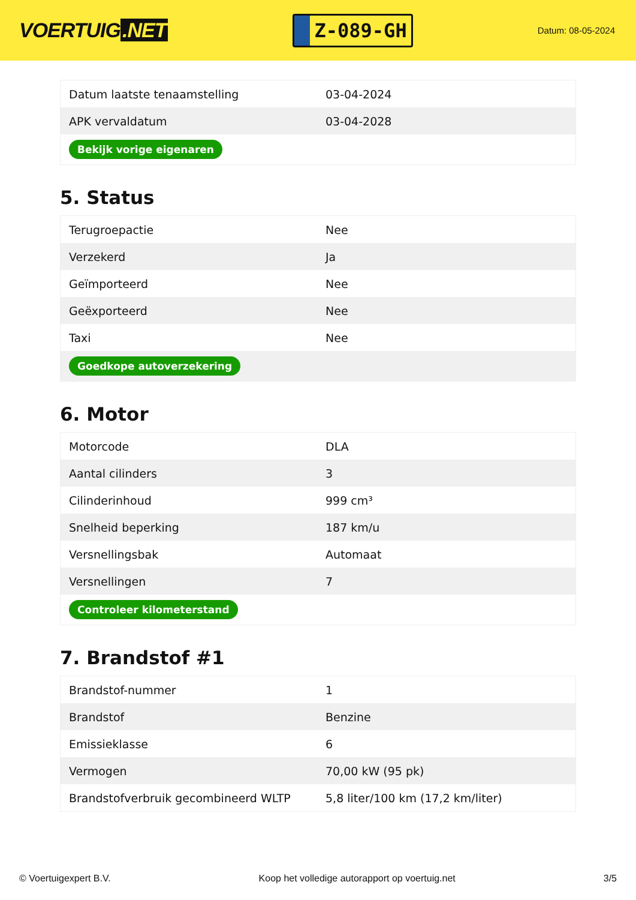VOERTUIG.NET
Z-089-GH
Datum: 08-05-2024
| Datum laatste tenaamstelling | 03-04-2024 |
| APK vervaldatum | 03-04-2028 |
| Bekijk vorige eigenaren | |
5. Status
| Terugroepactie | Nee |
| Verzekerd | Ja |
| Geïmporteerd | Nee |
| Geëxporteerd | Nee |
| Taxi | Nee |
| Goedkope autoverzekering | |
6. Motor
| Motorcode | DLA |
| Aantal cilinders | 3 |
| Cilinderinhoud | 999 cm³ |
| Snelheid beperking | 187 km/u |
| Versnellingsbak | Automaat |
| Versnellingen | 7 |
| Controleer kilometerstand | |
7. Brandstof #1
| Brandstof-nummer | 1 |
| Brandstof | Benzine |
| Emissieklasse | 6 |
| Vermogen | 70,00 kW (95 pk) |
| Brandstofverbruik gecombineerd WLTP | 5,8 liter/100 km (17,2 km/liter) |
© Voertuigexpert B.V. Koop het volledige autorapport op voertuig.net 3/5